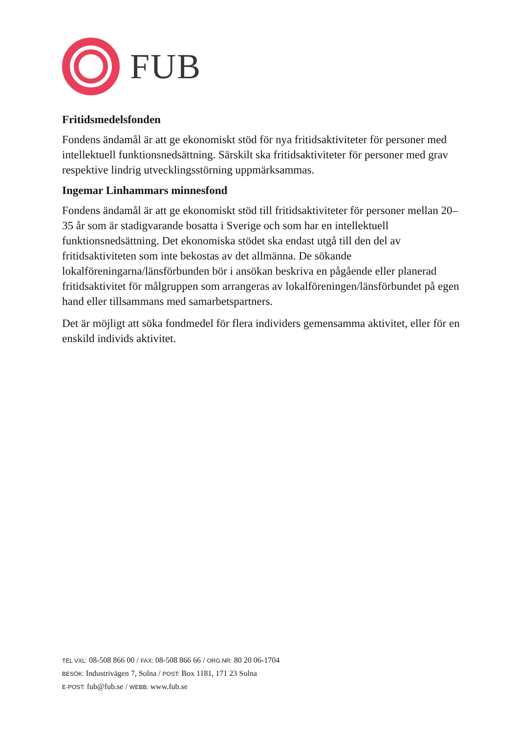FUB
Fritidsmedelsfonden
Fondens ändamål är att ge ekonomiskt stöd för nya fritidsaktiviteter för personer med intellektuell funktionsnedsättning. Särskilt ska fritidsaktiviteter för personer med grav respektive lindrig utvecklingsstörning uppmärksammas.
Ingemar Linhammars minnesfond
Fondens ändamål är att ge ekonomiskt stöd till fritidsaktiviteter för personer mellan 20–35 år som är stadigvarande bosatta i Sverige och som har en intellektuell funktionsnedsättning. Det ekonomiska stödet ska endast utgå till den del av fritidsaktiviteten som inte bekostas av det allmänna. De sökande lokalföreningarna/länsförbunden bör i ansökan beskriva en pågående eller planerad fritidsaktivitet för målgruppen som arrangeras av lokalföreningen/länsförbundet på egen hand eller tillsammans med samarbetspartners.
Det är möjligt att söka fondmedel för flera individers gemensamma aktivitet, eller för en enskild individs aktivitet.
TEL VXL: 08-508 866 00 / FAX: 08-508 866 66 / ORG.NR: 80 20 06-1704
BESÖK: Industrivägen 7, Solna / POST: Box 1181, 171 23 Solna
E-POST: fub@fub.se / WEBB: www.fub.se